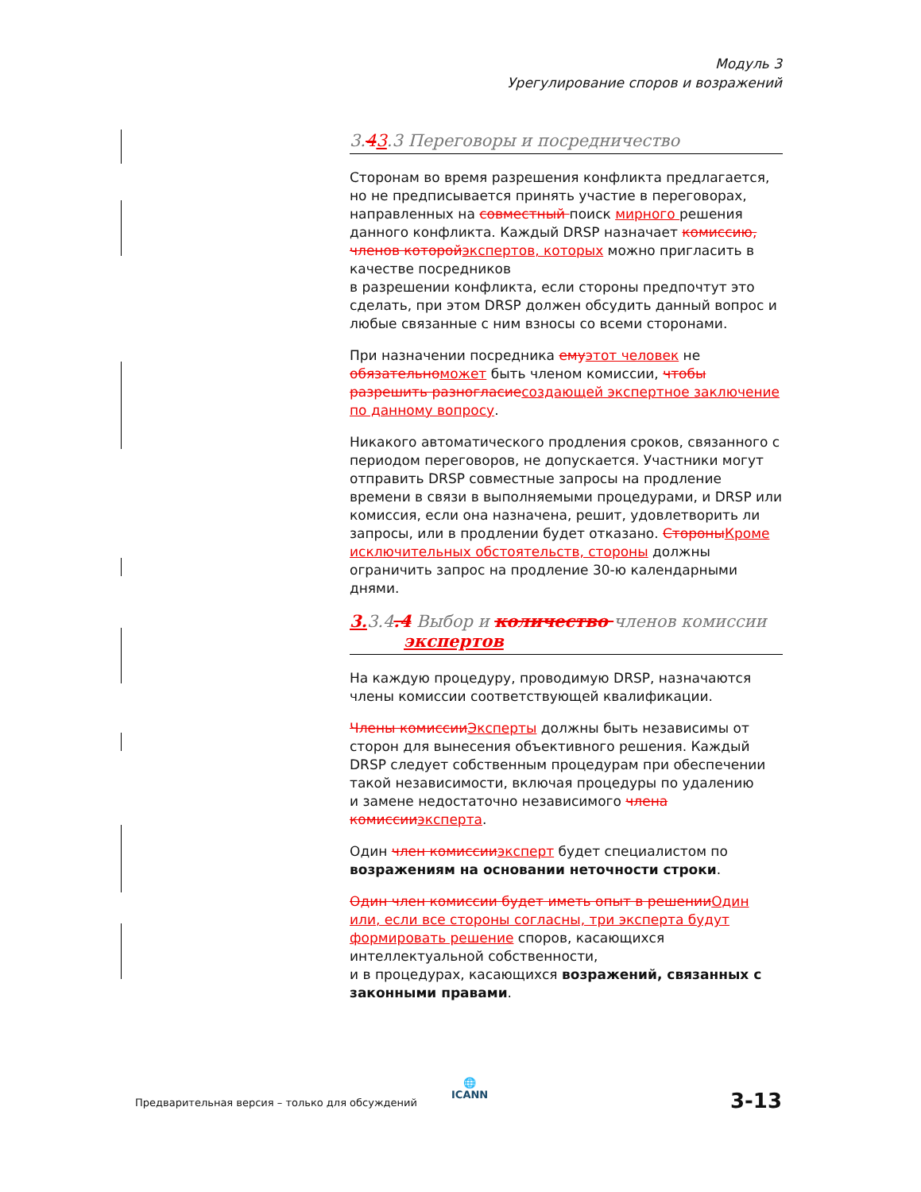Модуль 3
Урегулирование споров и возражений
3.43.3 Переговоры и посредничество
Сторонам во время разрешения конфликта предлагается, но не предписывается принять участие в переговорах, направленных на совместный поиск мирного решения данного конфликта. Каждый DRSP назначает комиссию, членов которой экспертов, которых можно пригласить в качестве посредников
в разрешении конфликта, если стороны предпочтут это сделать, при этом DRSP должен обсудить данный вопрос и любые связанные с ним взносы со всеми сторонами.
При назначении посредника ему этот человек не обязательно может быть членом комиссии, чтобы разрешить разногласие создающей экспертное заключение по данному вопросу.
Никакого автоматического продления сроков, связанного с периодом переговоров, не допускается. Участники могут отправить DRSP совместные запросы на продление времени в связи в выполняемыми процедурами, и DRSP или комиссия, если она назначена, решит, удовлетворить ли запросы, или в продлении будет отказано. Стороны Кроме исключительных обстоятельств, стороны должны ограничить запрос на продление 30-ю календарными днями.
3. 3.4.4 Выбор и количество членов комиссии
экспертов
На каждую процедуру, проводимую DRSP, назначаются члены комиссии соответствующей квалификации.
Члены комиссии Эксперты должны быть независимы от сторон для вынесения объективного решения. Каждый DRSP следует собственным процедурам при обеспечении такой независимости, включая процедуры по удалению
и замене недостаточно независимого члена комиссии эксперта.
Один член комиссии эксперт будет специалистом по возражениям на основании неточности строки.
Один член комиссии будет иметь опыт в решении Один или, если все стороны согласны, три эксперта будут формировать решение споров, касающихся интеллектуальной собственности,
и в процедурах, касающихся возражений, связанных с законными правами.
🌐
ICANN
Предварительная версия – только для обсуждений
3-13